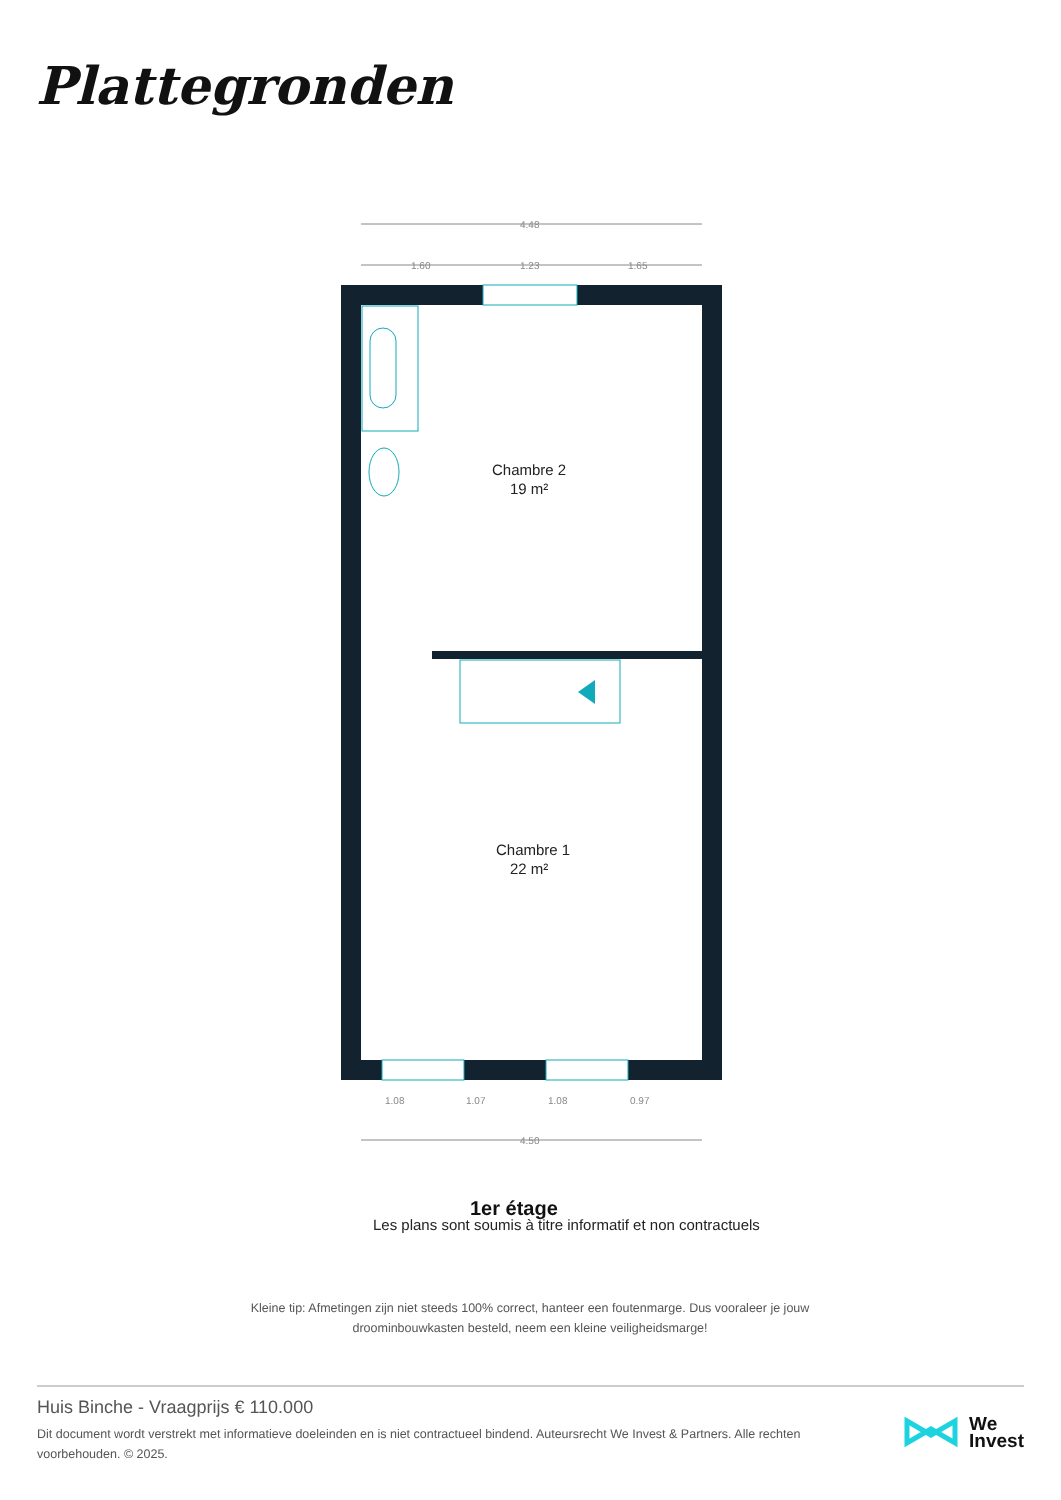Plattegronden
4.48
1.60
1.23
1.65
Chambre 2
19 m²
Chambre 1
22 m²
1.08
1.07
1.08
0.97
4.50
1er étage
Les plans sont soumis à titre informatif et non contractuels.
Kleine tip: Afmetingen zijn niet steeds 100% correct, hanteer een foutenmarge. Dus vooraleer je jouw droominbouwkasten besteld, neem een kleine veiligheidsmarge!
Huis Binche - Vraagprijs € 110.000
Dit document wordt verstrekt met informatieve doeleinden en is niet contractueel bindend. Auteursrecht We Invest & Partners. Alle rechten voorbehouden. © 2025.
We
Invest